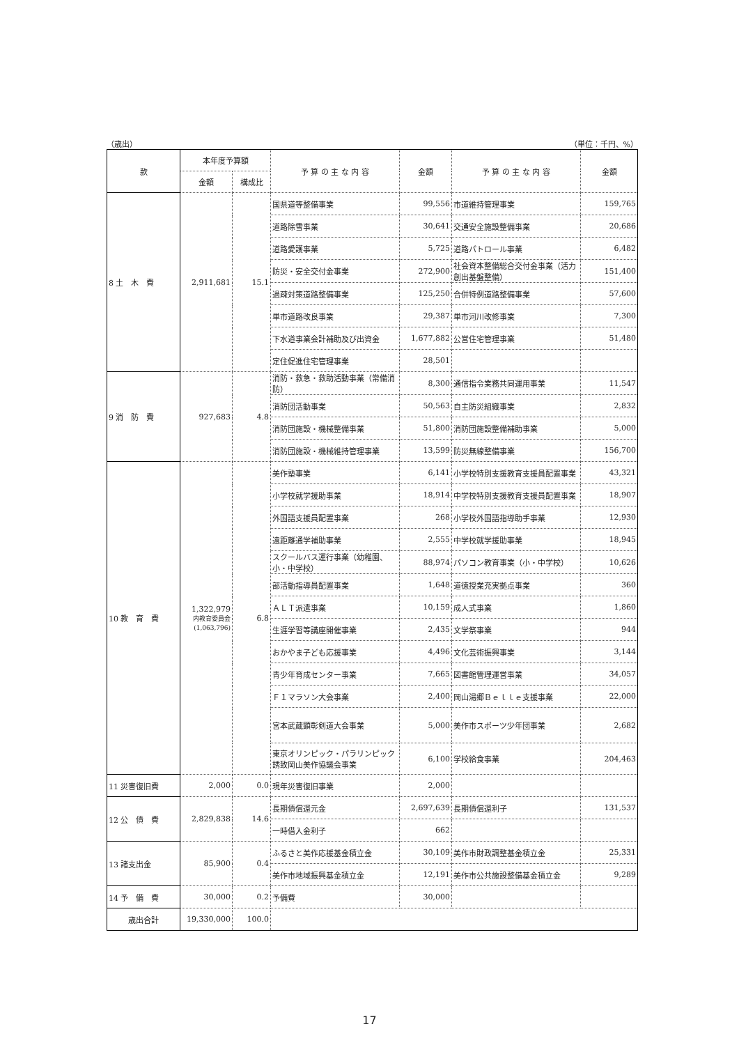（歳出） （単位：千円、%）
| 款 | 本年度予算額 | | 予 算 の 主 な 内 容 | 金額 | 予 算 の 主 な 内 容 | 金額 |
| --- | --- | --- | --- | --- | --- | --- |
| | 金額 | 構成比 | | | | |
| 8 土 木 費 | 2,911,681 | 15.1 | 国県道等整備事業 | 99,556 | 市道維持管理事業 | 159,765 |
| | | | 道路除雪事業 | 30,641 | 交通安全施設整備事業 | 20,686 |
| | | | 道路愛護事業 | 5,725 | 道路パトロール事業 | 6,482 |
| | | | 防災・安全交付金事業 | 272,900 | 社会資本整備総合交付金事業（活力創出基盤整備） | 151,400 |
| | | | 過疎対策道路整備事業 | 125,250 | 合併特例道路整備事業 | 57,600 |
| | | | 単市道路改良事業 | 29,387 | 単市河川改修事業 | 7,300 |
| | | | 下水道事業会計補助及び出資金 | 1,677,882 | 公営住宅管理事業 | 51,480 |
| | | | 定住促進住宅管理事業 | 28,501 | | |
| 9 消 防 費 | 927,683 | 4.8 | 消防・救急・救助活動事業（常備消防） | 8,300 | 通信指令業務共同運用事業 | 11,547 |
| | | | 消防団活動事業 | 50,563 | 自主防災組織事業 | 2,832 |
| | | | 消防団施設・機械整備事業 | 51,800 | 消防団施設整備補助事業 | 5,000 |
| | | | 消防団施設・機械維持管理事業 | 13,599 | 防災無線整備事業 | 156,700 |
| 10 教 育 費 | 1,322,979 内教育委員会 (1,063,796) | 6.8 | 美作塾事業 | 6,141 | 小学校特別支援教育支援員配置事業 | 43,321 |
| | | | 小学校就学援助事業 | 18,914 | 中学校特別支援教育支援員配置事業 | 18,907 |
| | | | 外国語支援員配置事業 | 268 | 小学校外国語指導助手事業 | 12,930 |
| | | | 遠距離通学補助事業 | 2,555 | 中学校就学援助事業 | 18,945 |
| | | | スクールバス運行事業（幼稚園、小・中学校） | 88,974 | パソコン教育事業（小・中学校） | 10,626 |
| | | | 部活動指導員配置事業 | 1,648 | 道徳授業充実拠点事業 | 360 |
| | | | ＡＬＴ派遣事業 | 10,159 | 成人式事業 | 1,860 |
| | | | 生涯学習等講座開催事業 | 2,435 | 文学祭事業 | 944 |
| | | | おかやま子ども応援事業 | 4,496 | 文化芸術振興事業 | 3,144 |
| | | | 青少年育成センター事業 | 7,665 | 図書館管理運営事業 | 34,057 |
| | | | Ｆ１マラソン大会事業 | 2,400 | 岡山湯郷Ｂｅｌｌｅ支援事業 | 22,000 |
| | | | 宮本武蔵顕彰剣道大会事業 | 5,000 | 美作市スポーツ少年団事業 | 2,682 |
| | | | 東京オリンピック・パラリンピック誘致岡山美作協議会事業 | 6,100 | 学校給食事業 | 204,463 |
| 11 災害復旧費 | 2,000 | 0.0 | 現年災害復旧事業 | 2,000 | | |
| 12 公 債 費 | 2,829,838 | 14.6 | 長期債償還元金 | 2,697,639 | 長期債償還利子 | 131,537 |
| | | | 一時借入金利子 | 662 | | |
| 13 諸支出金 | 85,900 | 0.4 | ふるさと美作応援基金積立金 | 30,109 | 美作市財政調整基金積立金 | 25,331 |
| | | | 美作市地域振興基金積立金 | 12,191 | 美作市公共施設整備基金積立金 | 9,289 |
| 14 予 備 費 | 30,000 | 0.2 | 予備費 | 30,000 | | |
| 歳出合計 | 19,330,000 | 100.0 | | | | |
17